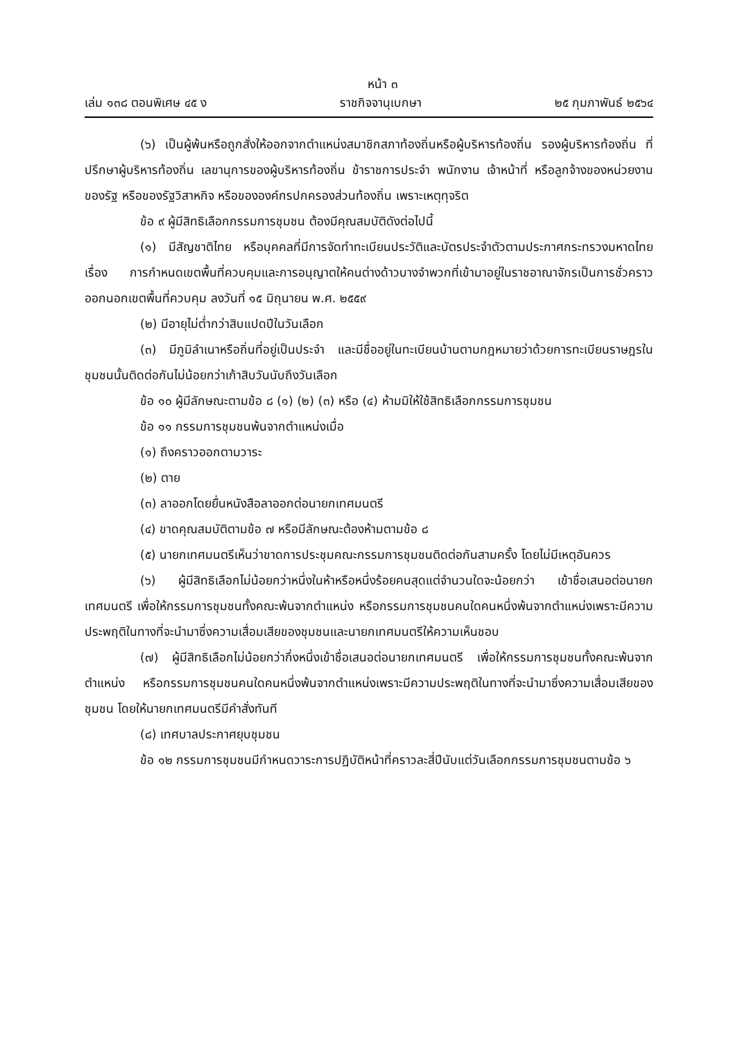หน้า ๓
เล่ม ๑๓๘ ตอนพิเศษ ๔๕ ง ราชกิจจานุเบกษา ๒๕ กุมภาพันธ์ ๒๕๖๔
(๖) เป็นผู้พ้นหรือถูกสั่งให้ออกจากตำแหน่งสมาชิกสภาท้องถิ่นหรือผู้บริหารท้องถิ่น รองผู้บริหารท้องถิ่น ที่ปรึกษาผู้บริหารท้องถิ่น เลขานุการของผู้บริหารท้องถิ่น ข้าราชการประจำ พนักงาน เจ้าหน้าที่ หรือลูกจ้างของหน่วยงานของรัฐ หรือของรัฐวิสาหกิจ หรือขององค์กรปกครองส่วนท้องถิ่น เพราะเหตุทุจริต
ข้อ ๙ ผู้มีสิทธิเลือกกรรมการชุมชน ต้องมีคุณสมบัติดังต่อไปนี้
(๑) มีสัญชาติไทย หรือบุคคลที่มีการจัดทำทะเบียนประวัติและบัตรประจำตัวตามประกาศกระทรวงมหาดไทย เรื่อง การกำหนดเขตพื้นที่ควบคุมและการอนุญาตให้คนต่างด้าวบางจำพวกที่เข้ามาอยู่ในราชอาณาจักรเป็นการชั่วคราวออกนอกเขตพื้นที่ควบคุม ลงวันที่ ๑๕ มิถุนายน พ.ศ. ๒๕๕๙
(๒) มีอายุไม่ต่ำกว่าสิบแปดปีในวันเลือก
(๓) มีภูมิลำเนาหรือถิ่นที่อยู่เป็นประจำ และมีชื่ออยู่ในทะเบียนบ้านตามกฎหมายว่าด้วยการทะเบียนราษฎรในชุมชนนั้นติดต่อกันไม่น้อยกว่าเก้าสิบวันนับถึงวันเลือก
ข้อ ๑๐ ผู้มีลักษณะตามข้อ ๘ (๑) (๒) (๓) หรือ (๔) ห้ามมิให้ใช้สิทธิเลือกกรรมการชุมชน
ข้อ ๑๑ กรรมการชุมชนพ้นจากตำแหน่งเมื่อ
(๑) ถึงคราวออกตามวาระ
(๒) ตาย
(๓) ลาออกโดยยื่นหนังสือลาออกต่อนายกเทศมนตรี
(๔) ขาดคุณสมบัติตามข้อ ๗ หรือมีลักษณะต้องห้ามตามข้อ ๘
(๕) นายกเทศมนตรีเห็นว่าขาดการประชุมคณะกรรมการชุมชนติดต่อกันสามครั้ง โดยไม่มีเหตุอันควร
(๖) ผู้มีสิทธิเลือกไม่น้อยกว่าหนึ่งในห้าหรือหนึ่งร้อยคนสุดแต่จำนวนใดจะน้อยกว่า เข้าชื่อเสนอต่อนายกเทศมนตรี เพื่อให้กรรมการชุมชนทั้งคณะพ้นจากตำแหน่ง หรือกรรมการชุมชนคนใดคนหนึ่งพ้นจากตำแหน่งเพราะมีความประพฤติในทางที่จะนำมาซึ่งความเสื่อมเสียของชุมชนและนายกเทศมนตรีให้ความเห็นชอบ
(๗) ผู้มีสิทธิเลือกไม่น้อยกว่ากึ่งหนึ่งเข้าชื่อเสนอต่อนายกเทศมนตรี เพื่อให้กรรมการชุมชนทั้งคณะพ้นจากตำแหน่ง หรือกรรมการชุมชนคนใดคนหนึ่งพ้นจากตำแหน่งเพราะมีความประพฤติในทางที่จะนำมาซึ่งความเสื่อมเสียของชุมชน โดยให้นายกเทศมนตรีมีคำสั่งทันที
(๘) เทศบาลประกาศยุบชุมชน
ข้อ ๑๒ กรรมการชุมชนมีกำหนดวาระการปฏิบัติหน้าที่คราวละสี่ปีนับแต่วันเลือกกรรมการชุมชนตามข้อ ๖